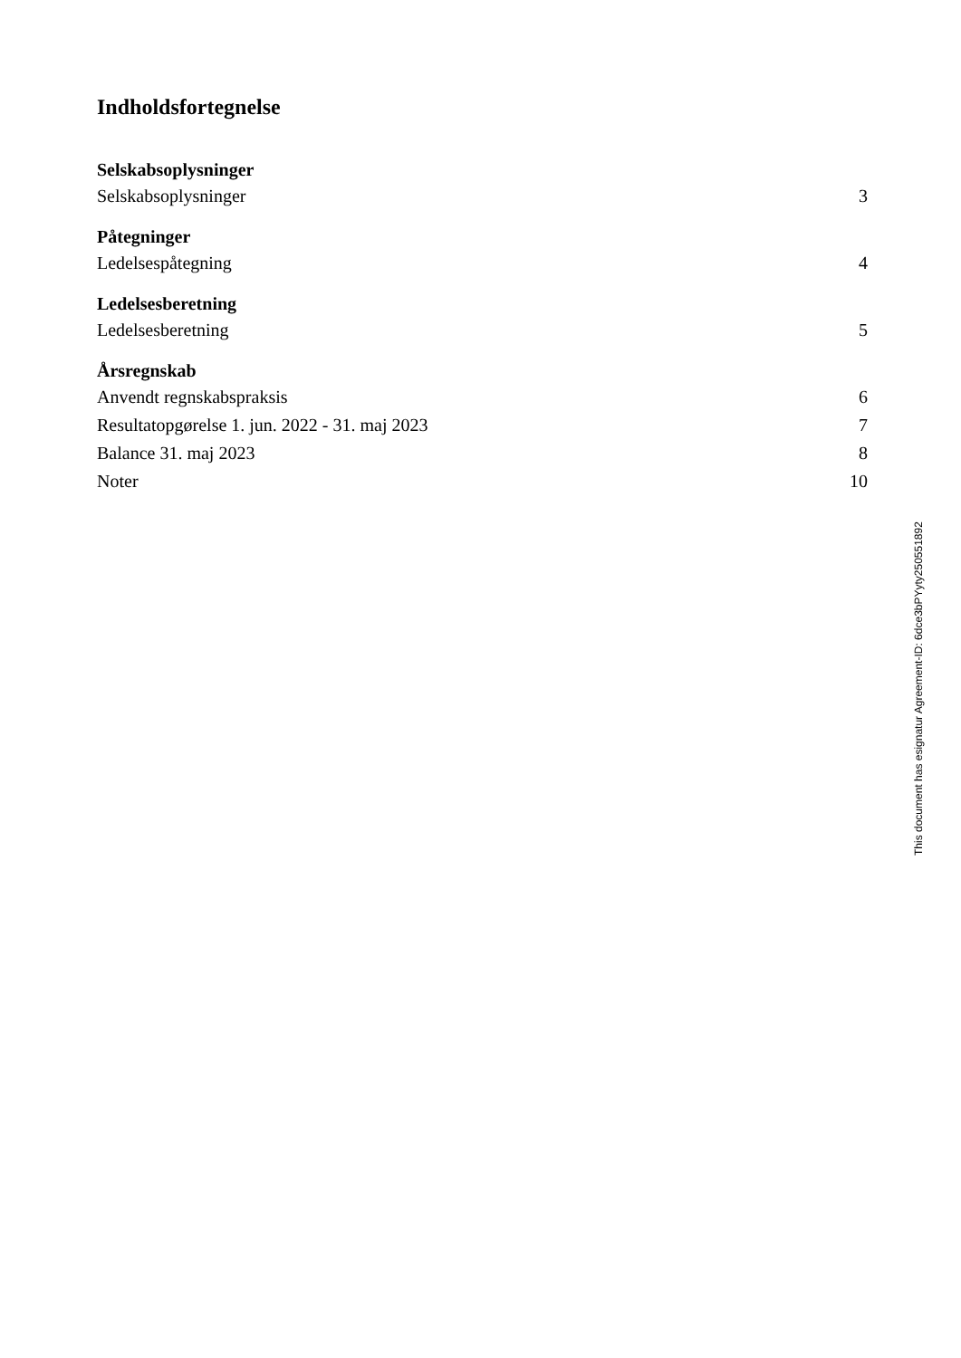Indholdsfortegnelse
Selskabsoplysninger
Selskabsoplysninger 3
Påtegninger
Ledelsespåtegning 4
Ledelsesberetning
Ledelsesberetning 5
Årsregnskab
Anvendt regnskabspraksis 6
Resultatopgørelse 1. jun. 2022 - 31. maj 2023 7
Balance 31. maj 2023 8
Noter 10
This document has esignatur Agreement-ID: 6dce3bPYyty250551892